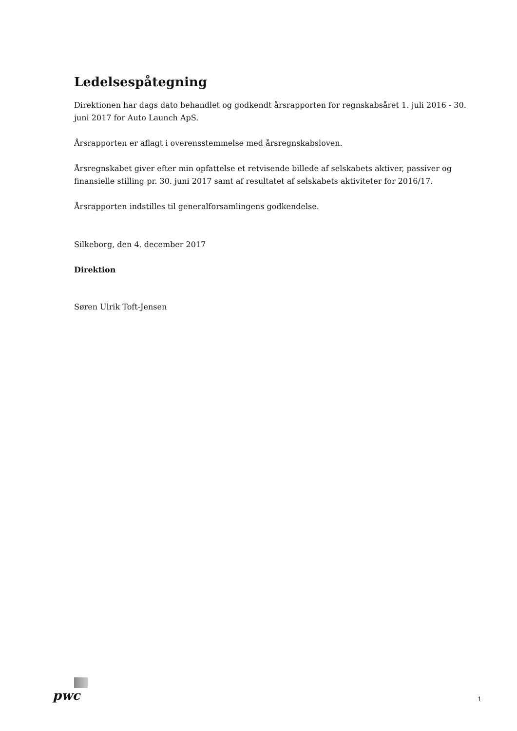Ledelsespåtegning
Direktionen har dags dato behandlet og godkendt årsrapporten for regnskabsåret 1. juli 2016 - 30. juni 2017 for Auto Launch ApS.
Årsrapporten er aflagt i overensstemmelse med årsregnskabsloven.
Årsregnskabet giver efter min opfattelse et retvisende billede af selskabets aktiver, passiver og finansielle stilling pr. 30. juni 2017 samt af resultatet af selskabets aktiviteter for 2016/17.
Årsrapporten indstilles til generalforsamlingens godkendelse.
Silkeborg, den 4. december 2017
Direktion
Søren Ulrik Toft-Jensen
pwc
1